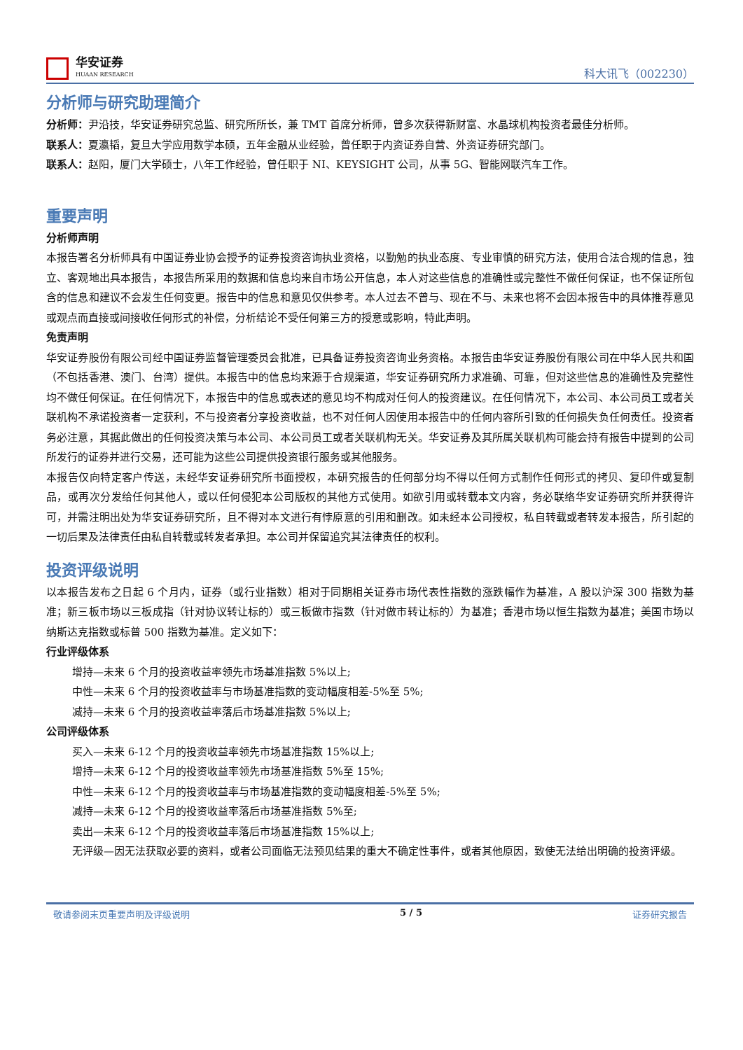华安证券
HUAAN RESEARCH
科大讯飞（002230）
分析师与研究助理简介
分析师：尹沿技，华安证券研究总监、研究所所长，兼 TMT 首席分析师，曾多次获得新财富、水晶球机构投资者最佳分析师。
联系人：夏瀛韬，复旦大学应用数学本硕，五年金融从业经验，曾任职于内资证券自营、外资证券研究部门。
联系人：赵阳，厦门大学硕士，八年工作经验，曾任职于 NI、KEYSIGHT 公司，从事 5G、智能网联汽车工作。
重要声明
分析师声明
本报告署名分析师具有中国证券业协会授予的证券投资咨询执业资格，以勤勉的执业态度、专业审慎的研究方法，使用合法合规的信息，独立、客观地出具本报告，本报告所采用的数据和信息均来自市场公开信息，本人对这些信息的准确性或完整性不做任何保证，也不保证所包含的信息和建议不会发生任何变更。报告中的信息和意见仅供参考。本人过去不曾与、现在不与、未来也将不会因本报告中的具体推荐意见或观点而直接或间接收任何形式的补偿，分析结论不受任何第三方的授意或影响，特此声明。
免责声明
华安证券股份有限公司经中国证券监督管理委员会批准，已具备证券投资咨询业务资格。本报告由华安证券股份有限公司在中华人民共和国（不包括香港、澳门、台湾）提供。本报告中的信息均来源于合规渠道，华安证券研究所力求准确、可靠，但对这些信息的准确性及完整性均不做任何保证。在任何情况下，本报告中的信息或表述的意见均不构成对任何人的投资建议。在任何情况下，本公司、本公司员工或者关联机构不承诺投资者一定获利，不与投资者分享投资收益，也不对任何人因使用本报告中的任何内容所引致的任何损失负任何责任。投资者务必注意，其据此做出的任何投资决策与本公司、本公司员工或者关联机构无关。华安证券及其所属关联机构可能会持有报告中提到的公司所发行的证券并进行交易，还可能为这些公司提供投资银行服务或其他服务。
本报告仅向特定客户传送，未经华安证券研究所书面授权，本研究报告的任何部分均不得以任何方式制作任何形式的拷贝、复印件或复制品，或再次分发给任何其他人，或以任何侵犯本公司版权的其他方式使用。如欲引用或转载本文内容，务必联络华安证券研究所并获得许可，并需注明出处为华安证券研究所，且不得对本文进行有悖原意的引用和删改。如未经本公司授权，私自转载或者转发本报告，所引起的一切后果及法律责任由私自转载或转发者承担。本公司并保留追究其法律责任的权利。
投资评级说明
以本报告发布之日起 6 个月内，证券（或行业指数）相对于同期相关证券市场代表性指数的涨跌幅作为基准，A 股以沪深 300 指数为基准；新三板市场以三板成指（针对协议转让标的）或三板做市指数（针对做市转让标的）为基准；香港市场以恒生指数为基准；美国市场以纳斯达克指数或标普 500 指数为基准。定义如下：
行业评级体系
增持—未来 6 个月的投资收益率领先市场基准指数 5%以上;
中性—未来 6 个月的投资收益率与市场基准指数的变动幅度相差-5%至 5%;
减持—未来 6 个月的投资收益率落后市场基准指数 5%以上;
公司评级体系
买入—未来 6-12 个月的投资收益率领先市场基准指数 15%以上;
增持—未来 6-12 个月的投资收益率领先市场基准指数 5%至 15%;
中性—未来 6-12 个月的投资收益率与市场基准指数的变动幅度相差-5%至 5%;
减持—未来 6-12 个月的投资收益率落后市场基准指数 5%至;
卖出—未来 6-12 个月的投资收益率落后市场基准指数 15%以上;
无评级—因无法获取必要的资料，或者公司面临无法预见结果的重大不确定性事件，或者其他原因，致使无法给出明确的投资评级。
敬请参阅末页重要声明及评级说明 5 / 5 证券研究报告